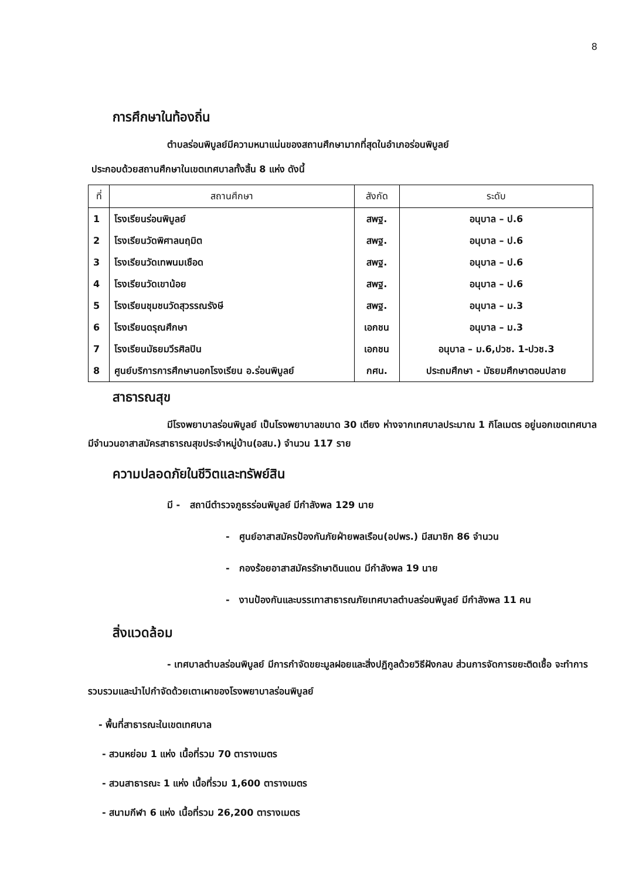8
การศึกษาในท้องถิ่น
ตำบลร่อนพิบูลย์มีความหนาแน่นของสถานศึกษามากที่สุดในอำเภอร่อนพิบูลย์
ประกอบด้วยสถานศึกษาในเขตเทศบาลทั้งสิ้น 8 แห่ง ดังนี้
| ที่ | สถานศึกษา | สังกัด | ระดับ |
| --- | --- | --- | --- |
| 1 | โรงเรียนร่อนพิบูลย์ | สพฐ. | อนุบาล – ป.6 |
| 2 | โรงเรียนวัดพิศาลนฤมิต | สพฐ. | อนุบาล – ป.6 |
| 3 | โรงเรียนวัดเทพนมเชือด | สพฐ. | อนุบาล – ป.6 |
| 4 | โรงเรียนวัดเขาน้อย | สพฐ. | อนุบาล – ป.6 |
| 5 | โรงเรียนชุมชนวัดสุวรรณรังษี | สพฐ. | อนุบาล – ม.3 |
| 6 | โรงเรียนดรุณศึกษา | เอกชน | อนุบาล – ม.3 |
| 7 | โรงเรียนมัธยมวีรศิลปิน | เอกชน | อนุบาล – ม.6,ปวช. 1-ปวช.3 |
| 8 | ศูนย์บริการการศึกษานอกโรงเรียน อ.ร่อนพิบูลย์ | กศน. | ประถมศึกษา - มัธยมศึกษาตอนปลาย |
สาธารณสุข
มีโรงพยาบาลร่อนพิบูลย์ เป็นโรงพยาบาลขนาด 30 เตียง ห่างจากเทศบาลประมาณ 1 กิโลเมตร อยู่นอกเขตเทศบาล มีจำนวนอาสาสมัครสาธารณสุขประจำหมู่บ้าน(อสม.) จำนวน 117 ราย
ความปลอดภัยในชีวิตและทรัพย์สิน
มี - สถานีตำรวจภูธรร่อนพิบูลย์ มีกำลังพล 129 นาย
- ศูนย์อาสาสมัครป้องกันภัยฝ่ายพลเรือน(อปพร.) มีสมาชิก 86 จำนวน
- กองร้อยอาสาสมัครรักษาดินแดน มีกำลังพล 19 นาย
- งานป้องกันและบรรเทาสาธารณภัยเทศบาลตำบลร่อนพิบูลย์ มีกำลังพล 11 คน
สิ่งแวดล้อม
- เทศบาลตำบลร่อนพิบูลย์ มีการกำจัดขยะมูลฝอยและสิ่งปฏิกูลด้วยวิธีฝังกลบ ส่วนการจัดการขยะติดเชื้อ จะทำการรวบรวมและนำไปกำจัดด้วยเตาเผาของโรงพยาบาลร่อนพิบูลย์
- พื้นที่สาธารณะในเขตเทศบาล
- สวนหย่อม 1 แห่ง เนื้อที่รวม 70 ตารางเมตร
- สวนสาธารณะ 1 แห่ง เนื้อที่รวม 1,600 ตารางเมตร
- สนามกีฬา 6 แห่ง เนื้อที่รวม 26,200 ตารางเมตร